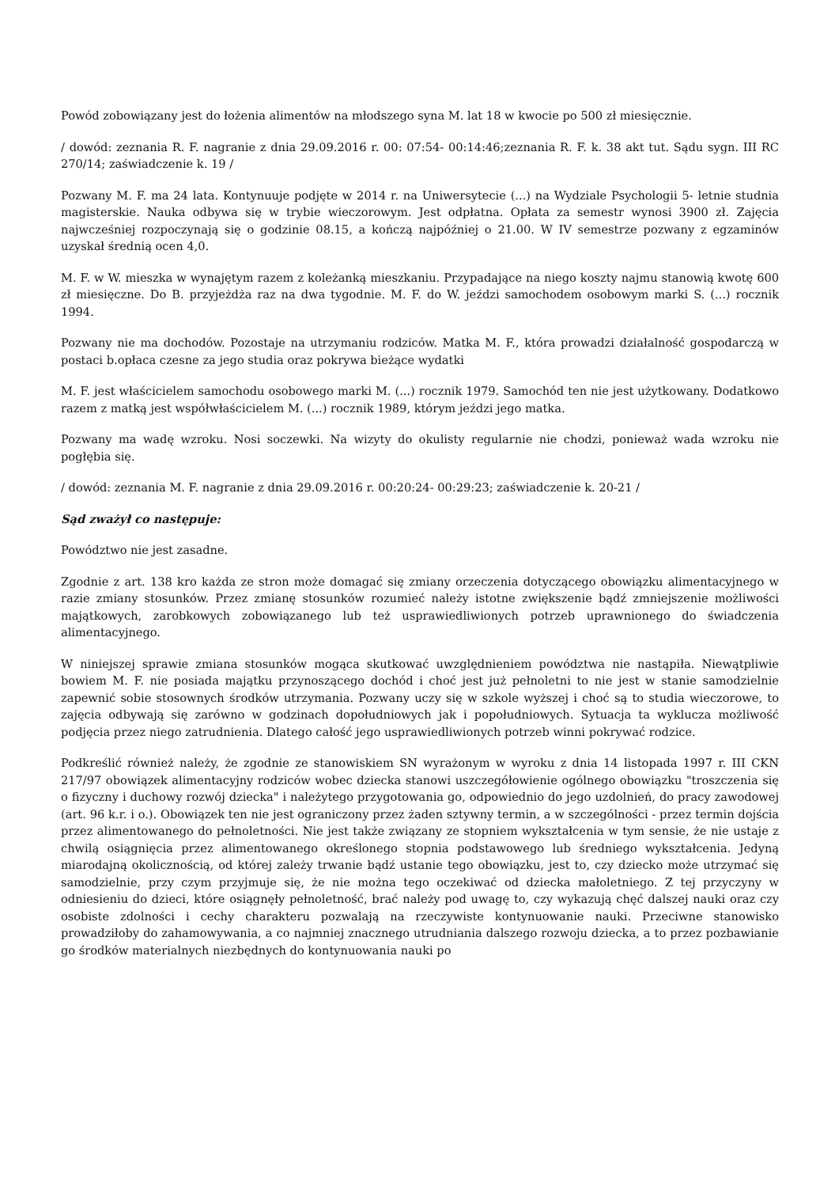Powód zobowiązany jest do łożenia alimentów na młodszego syna M. lat 18 w kwocie po 500 zł miesięcznie.
/ dowód: zeznania R. F. nagranie z dnia 29.09.2016 r. 00: 07:54- 00:14:46;zeznania R. F. k. 38 akt tut. Sądu sygn. III RC 270/14; zaświadczenie k. 19 /
Pozwany M. F. ma 24 lata. Kontynuuje podjęte w 2014 r. na Uniwersytecie (...) na Wydziale Psychologii 5- letnie studnia magisterskie. Nauka odbywa się w trybie wieczorowym. Jest odpłatna. Opłata za semestr wynosi 3900 zł. Zajęcia najwcześniej rozpoczynają się o godzinie 08.15, a kończą najpóźniej o 21.00. W IV semestrze pozwany z egzaminów uzyskał średnią ocen 4,0.
M. F. w W. mieszka w wynajętym razem z koleżanką mieszkaniu. Przypadające na niego koszty najmu stanowią kwotę 600 zł miesięczne. Do B. przyjeżdża raz na dwa tygodnie. M. F. do W. jeździ samochodem osobowym marki S. (...) rocznik 1994.
Pozwany nie ma dochodów. Pozostaje na utrzymaniu rodziców. Matka M. F., która prowadzi działalność gospodarczą w postaci b.opłaca czesne za jego studia oraz pokrywa bieżące wydatki
M. F. jest właścicielem samochodu osobowego marki M. (...) rocznik 1979. Samochód ten nie jest użytkowany. Dodatkowo razem z matką jest współwłaścicielem M. (...) rocznik 1989, którym jeździ jego matka.
Pozwany ma wadę wzroku. Nosi soczewki. Na wizyty do okulisty regularnie nie chodzi, ponieważ wada wzroku nie pogłębia się.
/ dowód: zeznania M. F. nagranie z dnia 29.09.2016 r. 00:20:24- 00:29:23; zaświadczenie k. 20-21 /
Sąd zważył co następuje:
Powództwo nie jest zasadne.
Zgodnie z art. 138 kro każda ze stron może domagać się zmiany orzeczenia dotyczącego obowiązku alimentacyjnego w razie zmiany stosunków. Przez zmianę stosunków rozumieć należy istotne zwiększenie bądź zmniejszenie możliwości majątkowych, zarobkowych zobowiązanego lub też usprawiedliwionych potrzeb uprawnionego do świadczenia alimentacyjnego.
W niniejszej sprawie zmiana stosunków mogąca skutkować uwzględnieniem powództwa nie nastąpiła. Niewątpliwie bowiem M. F. nie posiada majątku przynoszącego dochód i choć jest już pełnoletni to nie jest w stanie samodzielnie zapewnić sobie stosownych środków utrzymania. Pozwany uczy się w szkole wyższej i choć są to studia wieczorowe, to zajęcia odbywają się zarówno w godzinach dopołudniowych jak i popołudniowych. Sytuacja ta wyklucza możliwość podjęcia przez niego zatrudnienia. Dlatego całość jego usprawiedliwionych potrzeb winni pokrywać rodzice.
Podkreślić również należy, że zgodnie ze stanowiskiem SN wyrażonym w wyroku z dnia 14 listopada 1997 r. III CKN 217/97 obowiązek alimentacyjny rodziców wobec dziecka stanowi uszczegółowienie ogólnego obowiązku "troszczenia się o fizyczny i duchowy rozwój dziecka" i należytego przygotowania go, odpowiednio do jego uzdolnień, do pracy zawodowej (art. 96 k.r. i o.). Obowiązek ten nie jest ograniczony przez żaden sztywny termin, a w szczególności - przez termin dojścia przez alimentowanego do pełnoletności. Nie jest także związany ze stopniem wykształcenia w tym sensie, że nie ustaje z chwilą osiągnięcia przez alimentowanego określonego stopnia podstawowego lub średniego wykształcenia. Jedyną miarodajną okolicznością, od której zależy trwanie bądź ustanie tego obowiązku, jest to, czy dziecko może utrzymać się samodzielnie, przy czym przyjmuje się, że nie można tego oczekiwać od dziecka małoletniego. Z tej przyczyny w odniesieniu do dzieci, które osiągnęły pełnoletność, brać należy pod uwagę to, czy wykazują chęć dalszej nauki oraz czy osobiste zdolności i cechy charakteru pozwalają na rzeczywiste kontynuowanie nauki. Przeciwne stanowisko prowadziłoby do zahamowywania, a co najmniej znacznego utrudniania dalszego rozwoju dziecka, a to przez pozbawianie go środków materialnych niezbędnych do kontynuowania nauki po